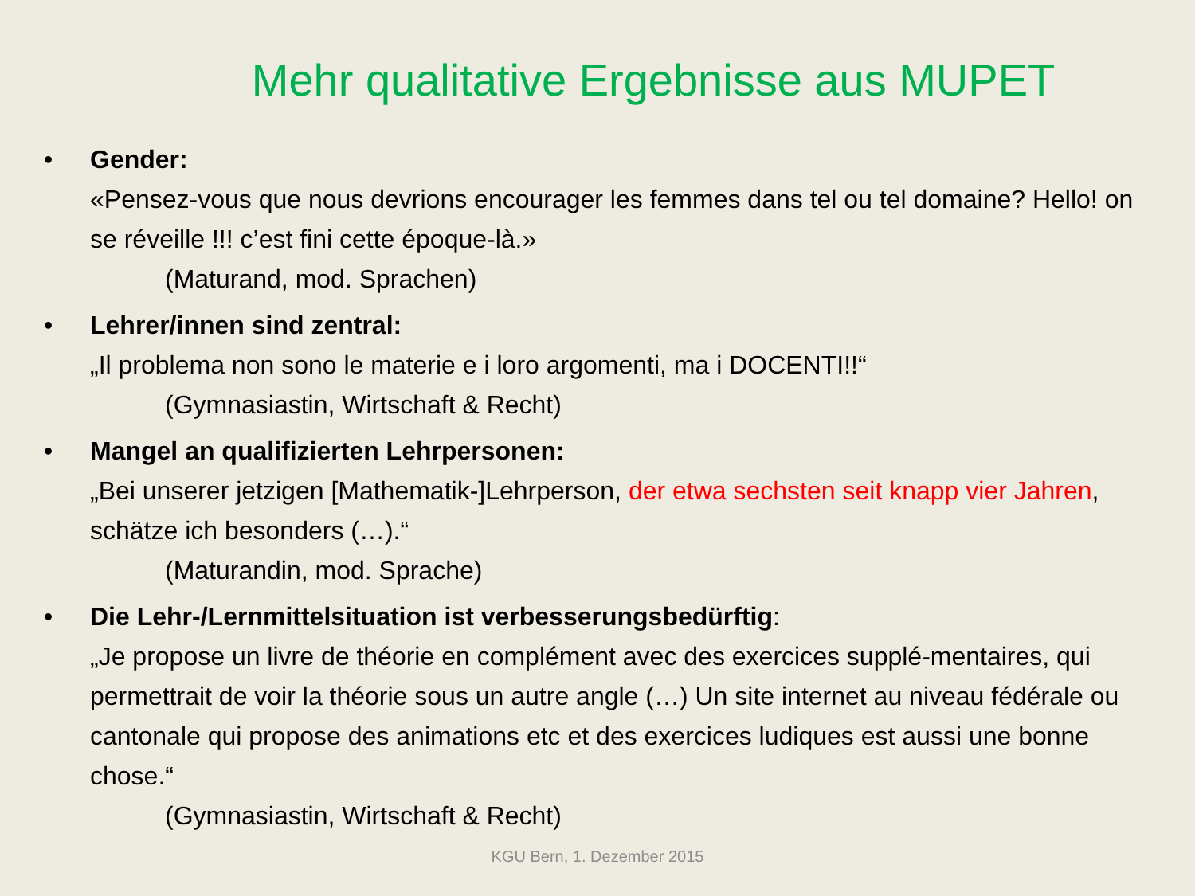Mehr qualitative Ergebnisse aus MUPET
• Gender:
«Pensez-vous que nous devrions encourager les femmes dans tel ou tel domaine? Hello! on se réveille !!! c’est fini cette époque-là.»
(Maturand, mod. Sprachen)
• Lehrer/innen sind zentral:
„Il problema non sono le materie e i loro argomenti, ma i DOCENTI!!“(Gymnasiastin, Wirtschaft & Recht)
• Mangel an qualifizierten Lehrpersonen:
„Bei unserer jetzigen [Mathematik-]Lehrperson, der etwa sechsten seit knapp vier Jahren, schätze ich besonders (…).“(Maturandin, mod. Sprache)
• Die Lehr-/Lernmittelsituation ist verbesserungsbedürftig:
„Je propose un livre de théorie en complément avec des exercices supplé-mentaires, qui permettrait de voir la théorie sous un autre angle (…) Un site internet au niveau fédérale ou cantonale qui propose des animations etc et des exercices ludiques est aussi une bonne chose.“(Gymnasiastin, Wirtschaft & Recht)
KGU Bern, 1. Dezember 2015